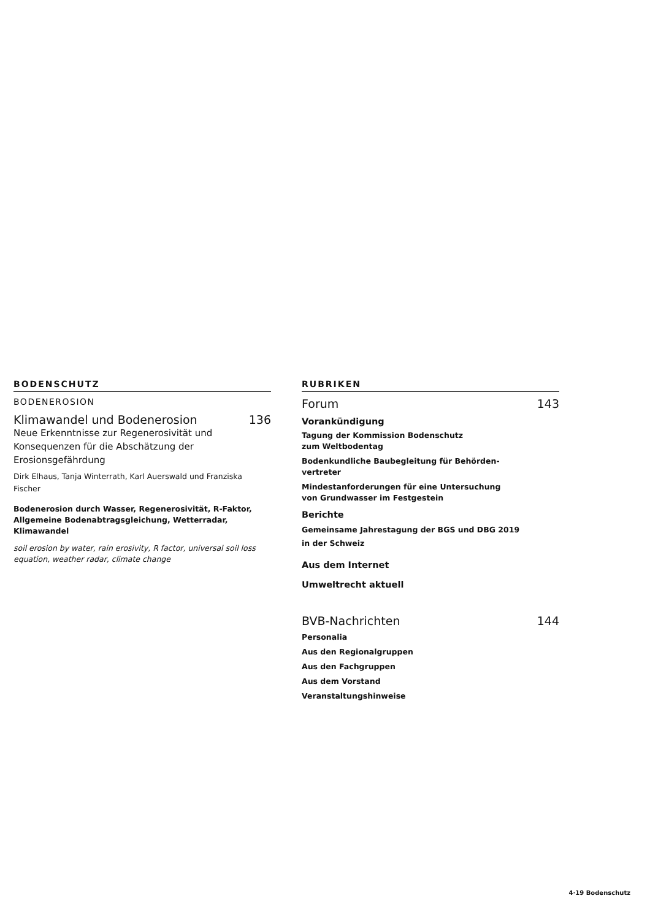BODENSCHUTZ
BODENEROSION
Klimawandel und Bodenerosion 136
Neue Erkenntnisse zur Regenerosivität und Konsequenzen für die Abschätzung der Erosionsgefährdung
Dirk Elhaus, Tanja Winterrath, Karl Auerswald und Franziska Fischer
Bodenerosion durch Wasser, Regenerosivität, R-Faktor, Allgemeine Bodenabtragsgleichung, Wetterradar, Klimawandel
soil erosion by water, rain erosivity, R factor, universal soil loss equation, weather radar, climate change
RUBRIKEN
Forum 143
Vorankündigung
Tagung der Kommission Bodenschutz
zum Weltbodentag
Bodenkundliche Baubegleitung für Behörden-
vertreter
Mindestanforderungen für eine Untersuchung
von Grundwasser im Festgestein
Berichte
Gemeinsame Jahrestagung der BGS und DBG 2019
in der Schweiz
Aus dem Internet
Umweltrecht aktuell
BVB-Nachrichten 144
Personalia
Aus den Regionalgruppen
Aus den Fachgruppen
Aus dem Vorstand
Veranstaltungshinweise
4·19 Bodenschutz